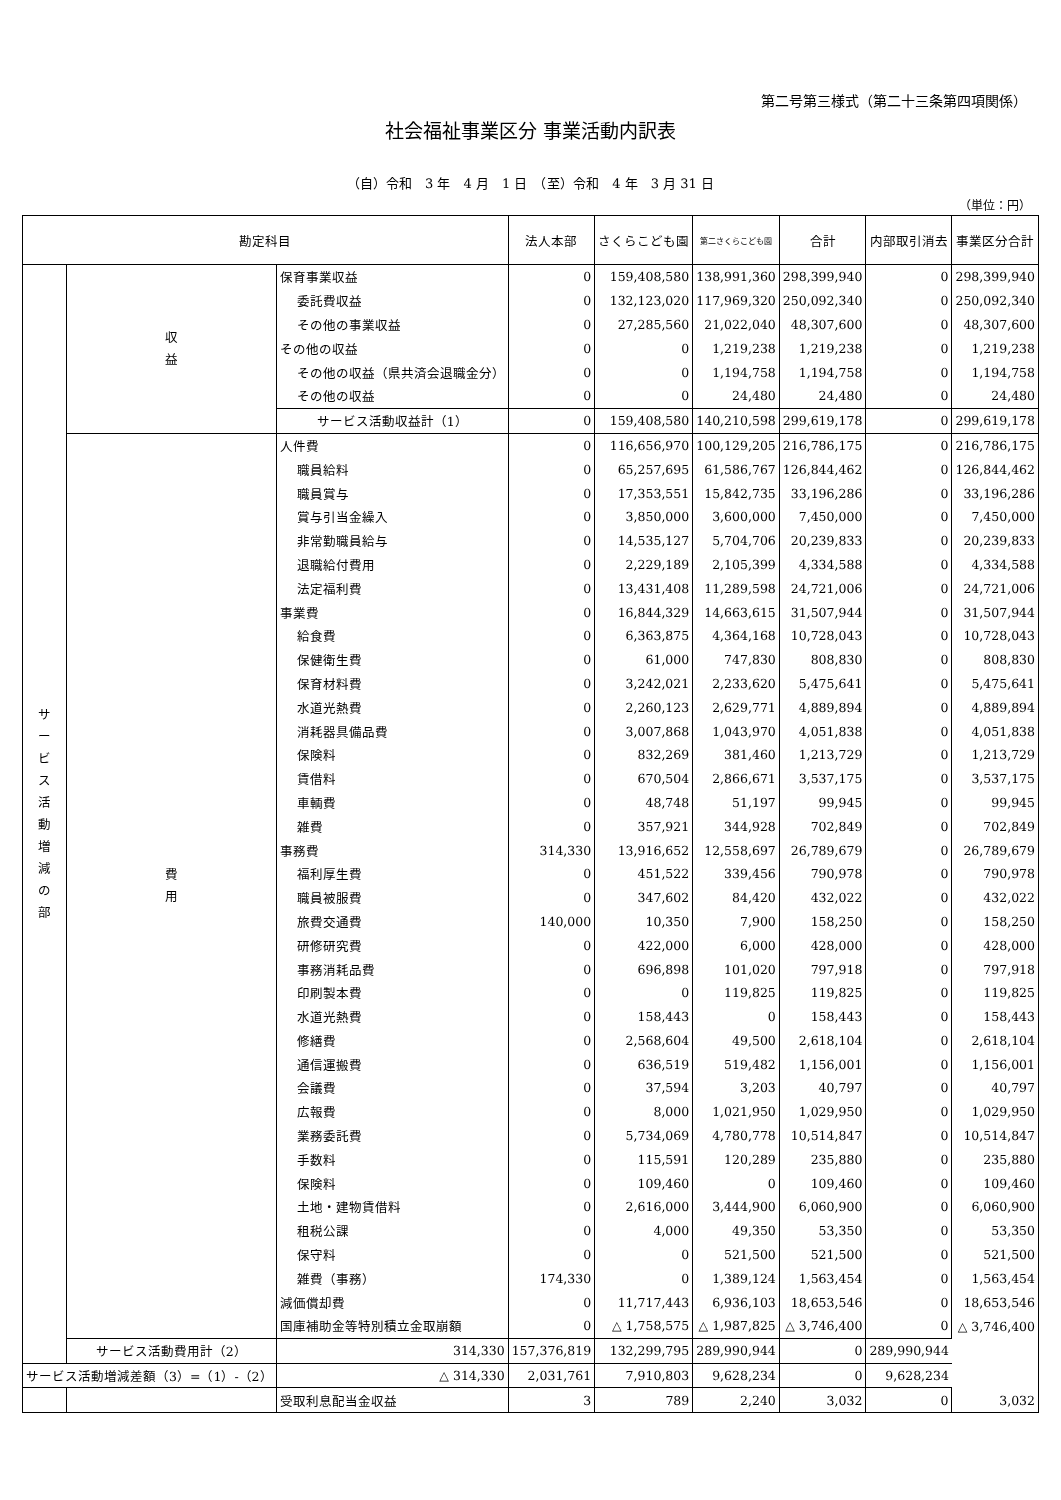第二号第三様式（第二十三条第四項関係）
社会福祉事業区分 事業活動内訳表
（自）令和　3 年　4 月　1 日　（至）令和　4 年　3 月 31 日
（単位：円）
| 勘定科目 | | | 法人本部 | さくらこども園 | 第二さくらこども園 | 合計 | 内部取引消去 | 事業区分合計 |
| --- | --- | --- | --- | --- | --- | --- | --- | --- |
| サ ー ビ ス 活 動 増 減 の 部 | 収 益 | 保育事業収益 | 0 | 159,408,580 | 138,991,360 | 298,399,940 | 0 | 298,399,940 |
| | | 委託費収益 | 0 | 132,123,020 | 117,969,320 | 250,092,340 | 0 | 250,092,340 |
| | | その他の事業収益 | 0 | 27,285,560 | 21,022,040 | 48,307,600 | 0 | 48,307,600 |
| | | その他の収益 | 0 | 0 | 1,219,238 | 1,219,238 | 0 | 1,219,238 |
| | | その他の収益（県共済会退職金分） | 0 | 0 | 1,194,758 | 1,194,758 | 0 | 1,194,758 |
| | | その他の収益 | 0 | 0 | 24,480 | 24,480 | 0 | 24,480 |
| | | サービス活動収益計（1） | 0 | 159,408,580 | 140,210,598 | 299,619,178 | 0 | 299,619,178 |
| | 費 用 | 人件費 | 0 | 116,656,970 | 100,129,205 | 216,786,175 | 0 | 216,786,175 |
| | | 職員給料 | 0 | 65,257,695 | 61,586,767 | 126,844,462 | 0 | 126,844,462 |
| | | 職員賞与 | 0 | 17,353,551 | 15,842,735 | 33,196,286 | 0 | 33,196,286 |
| | | 賞与引当金繰入 | 0 | 3,850,000 | 3,600,000 | 7,450,000 | 0 | 7,450,000 |
| | | 非常勤職員給与 | 0 | 14,535,127 | 5,704,706 | 20,239,833 | 0 | 20,239,833 |
| | | 退職給付費用 | 0 | 2,229,189 | 2,105,399 | 4,334,588 | 0 | 4,334,588 |
| | | 法定福利費 | 0 | 13,431,408 | 11,289,598 | 24,721,006 | 0 | 24,721,006 |
| | | 事業費 | 0 | 16,844,329 | 14,663,615 | 31,507,944 | 0 | 31,507,944 |
| | | 給食費 | 0 | 6,363,875 | 4,364,168 | 10,728,043 | 0 | 10,728,043 |
| | | 保健衛生費 | 0 | 61,000 | 747,830 | 808,830 | 0 | 808,830 |
| | | 保育材料費 | 0 | 3,242,021 | 2,233,620 | 5,475,641 | 0 | 5,475,641 |
| | | 水道光熱費 | 0 | 2,260,123 | 2,629,771 | 4,889,894 | 0 | 4,889,894 |
| | | 消耗器具備品費 | 0 | 3,007,868 | 1,043,970 | 4,051,838 | 0 | 4,051,838 |
| | | 保険料 | 0 | 832,269 | 381,460 | 1,213,729 | 0 | 1,213,729 |
| | | 賃借料 | 0 | 670,504 | 2,866,671 | 3,537,175 | 0 | 3,537,175 |
| | | 車輌費 | 0 | 48,748 | 51,197 | 99,945 | 0 | 99,945 |
| | | 雑費 | 0 | 357,921 | 344,928 | 702,849 | 0 | 702,849 |
| | | 事務費 | 314,330 | 13,916,652 | 12,558,697 | 26,789,679 | 0 | 26,789,679 |
| | | 福利厚生費 | 0 | 451,522 | 339,456 | 790,978 | 0 | 790,978 |
| | | 職員被服費 | 0 | 347,602 | 84,420 | 432,022 | 0 | 432,022 |
| | | 旅費交通費 | 140,000 | 10,350 | 7,900 | 158,250 | 0 | 158,250 |
| | | 研修研究費 | 0 | 422,000 | 6,000 | 428,000 | 0 | 428,000 |
| | | 事務消耗品費 | 0 | 696,898 | 101,020 | 797,918 | 0 | 797,918 |
| | | 印刷製本費 | 0 | 0 | 119,825 | 119,825 | 0 | 119,825 |
| | | 水道光熱費 | 0 | 158,443 | 0 | 158,443 | 0 | 158,443 |
| | | 修繕費 | 0 | 2,568,604 | 49,500 | 2,618,104 | 0 | 2,618,104 |
| | | 通信運搬費 | 0 | 636,519 | 519,482 | 1,156,001 | 0 | 1,156,001 |
| | | 会議費 | 0 | 37,594 | 3,203 | 40,797 | 0 | 40,797 |
| | | 広報費 | 0 | 8,000 | 1,021,950 | 1,029,950 | 0 | 1,029,950 |
| | | 業務委託費 | 0 | 5,734,069 | 4,780,778 | 10,514,847 | 0 | 10,514,847 |
| | | 手数料 | 0 | 115,591 | 120,289 | 235,880 | 0 | 235,880 |
| | | 保険料 | 0 | 109,460 | 0 | 109,460 | 0 | 109,460 |
| | | 土地・建物賃借料 | 0 | 2,616,000 | 3,444,900 | 6,060,900 | 0 | 6,060,900 |
| | | 租税公課 | 0 | 4,000 | 49,350 | 53,350 | 0 | 53,350 |
| | | 保守料 | 0 | 0 | 521,500 | 521,500 | 0 | 521,500 |
| | | 雑費（事務） | 174,330 | 0 | 1,389,124 | 1,563,454 | 0 | 1,563,454 |
| | | 減価償却費 | 0 | 11,717,443 | 6,936,103 | 18,653,546 | 0 | 18,653,546 |
| | | 国庫補助金等特別積立金取崩額 | 0 | △ 1,758,575 | △ 1,987,825 | △ 3,746,400 | 0 | △ 3,746,400 |
| | サービス活動費用計（2） | 314,330 | 157,376,819 | 132,299,795 | 289,990,944 | 0 | 289,990,944 | |
| サービス活動増減差額（3）=（1）-（2） | | △ 314,330 | 2,031,761 | 7,910,803 | 9,628,234 | 0 | 9,628,234 | |
| | | 受取利息配当金収益 | 3 | 789 | 2,240 | 3,032 | 0 | 3,032 |